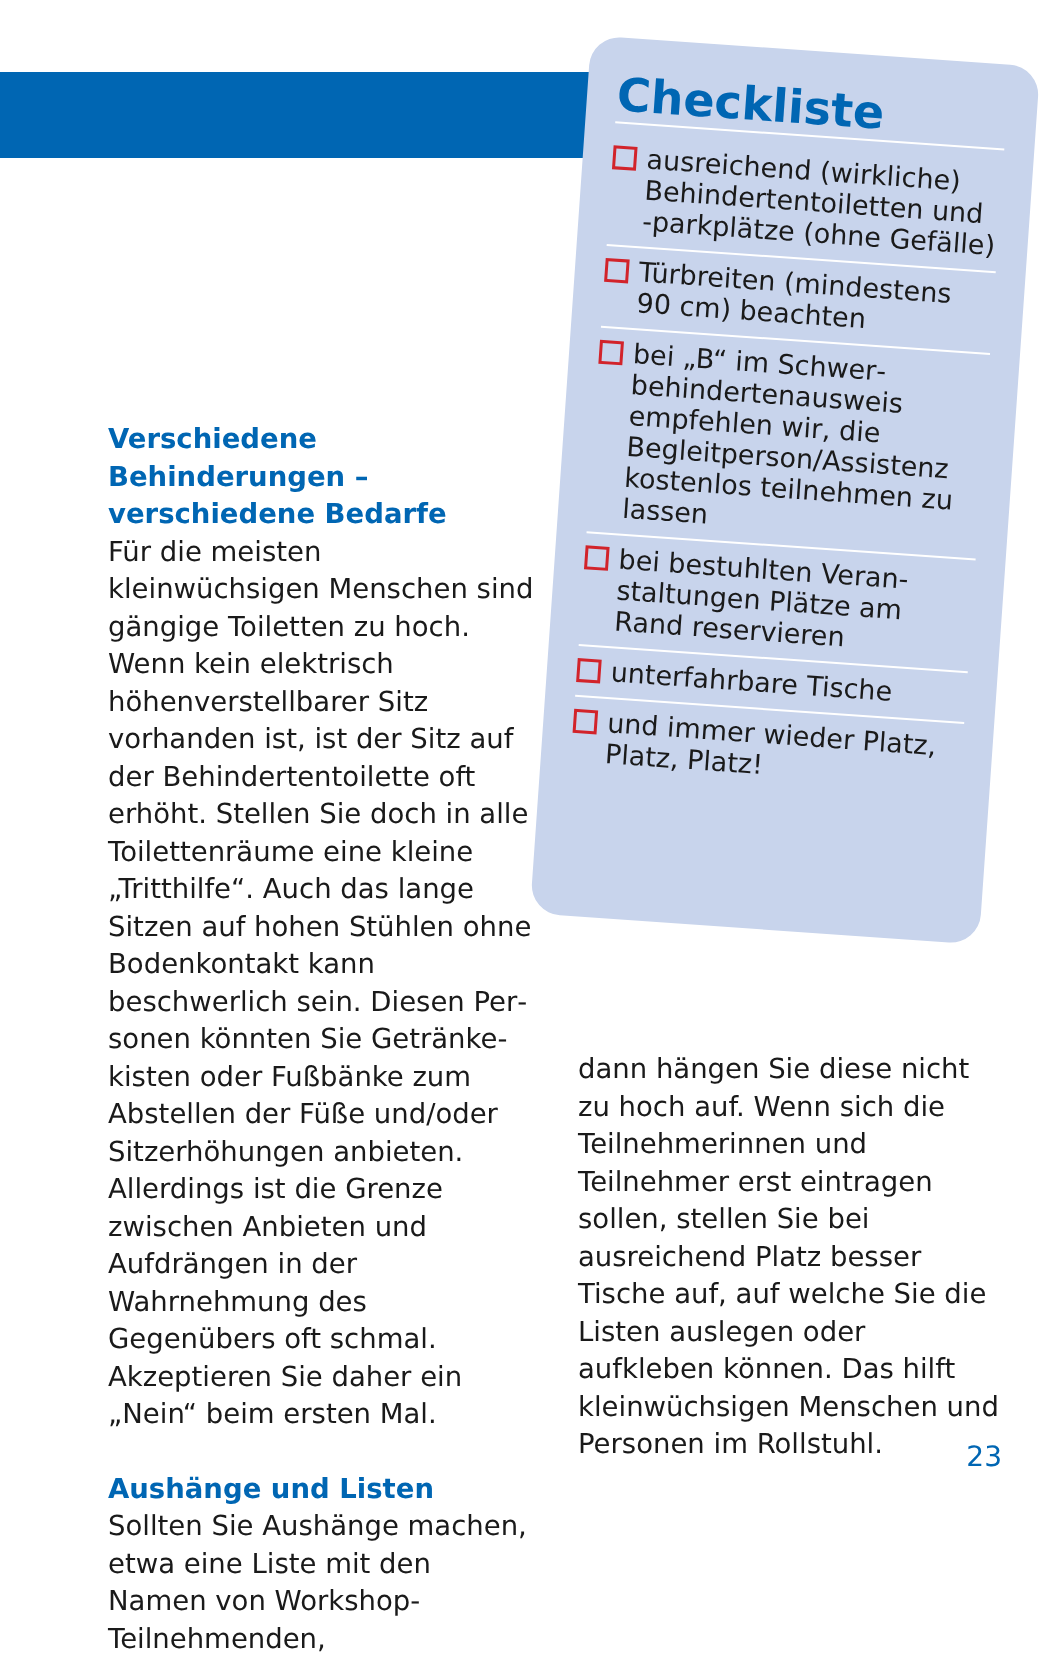Checkliste
ausreichend (wirkliche) Behindertentoiletten und -parkplätze (ohne Gefälle)
Türbreiten (mindestens 90 cm) beachten
bei „B“ im Schwer­behindertenausweis empfehlen wir, die Begleitperson/Assistenz kostenlos teilnehmen zu lassen
bei bestuhlten Veran­staltungen Plätze am Rand reservieren
unterfahrbare Tische
und immer wieder Platz, Platz, Platz!
Verschiedene Behinderungen – verschiedene Bedarfe
Für die meisten kleinwüchsigen Menschen sind gängige Toiletten zu hoch. Wenn kein elektrisch höhenverstellbarer Sitz vorhan­den ist, ist der Sitz auf der Behin­dertentoilette oft erhöht. Stellen Sie doch in alle Toilettenräume eine kleine „Tritthilfe“. Auch das lange Sitzen auf hohen Stüh­len ohne Bodenkontakt kann beschwerlich sein. Diesen Per­sonen könnten Sie Getränke­kisten oder Fußbänke zum Abstellen der Füße und/oder Sitzerhöhungen anbieten. Aller­dings ist die Grenze zwischen Anbieten und Aufdrängen in der Wahrnehmung des Gegenübers oft schmal. Akzeptieren Sie daher ein „Nein“ beim ersten Mal.
Aushänge und Listen
Sollten Sie Aushänge machen, etwa eine Liste mit den Namen von Workshop-Teilnehmenden,
dann hängen Sie diese nicht zu hoch auf. Wenn sich die Teilneh­merinnen und Teilnehmer erst eintragen sollen, stellen Sie bei ausreichend Platz besser Tische auf, auf welche Sie die Listen aus­legen oder aufkleben können. Das hilft kleinwüchsigen Men­schen und Personen im Rollstuhl.
23